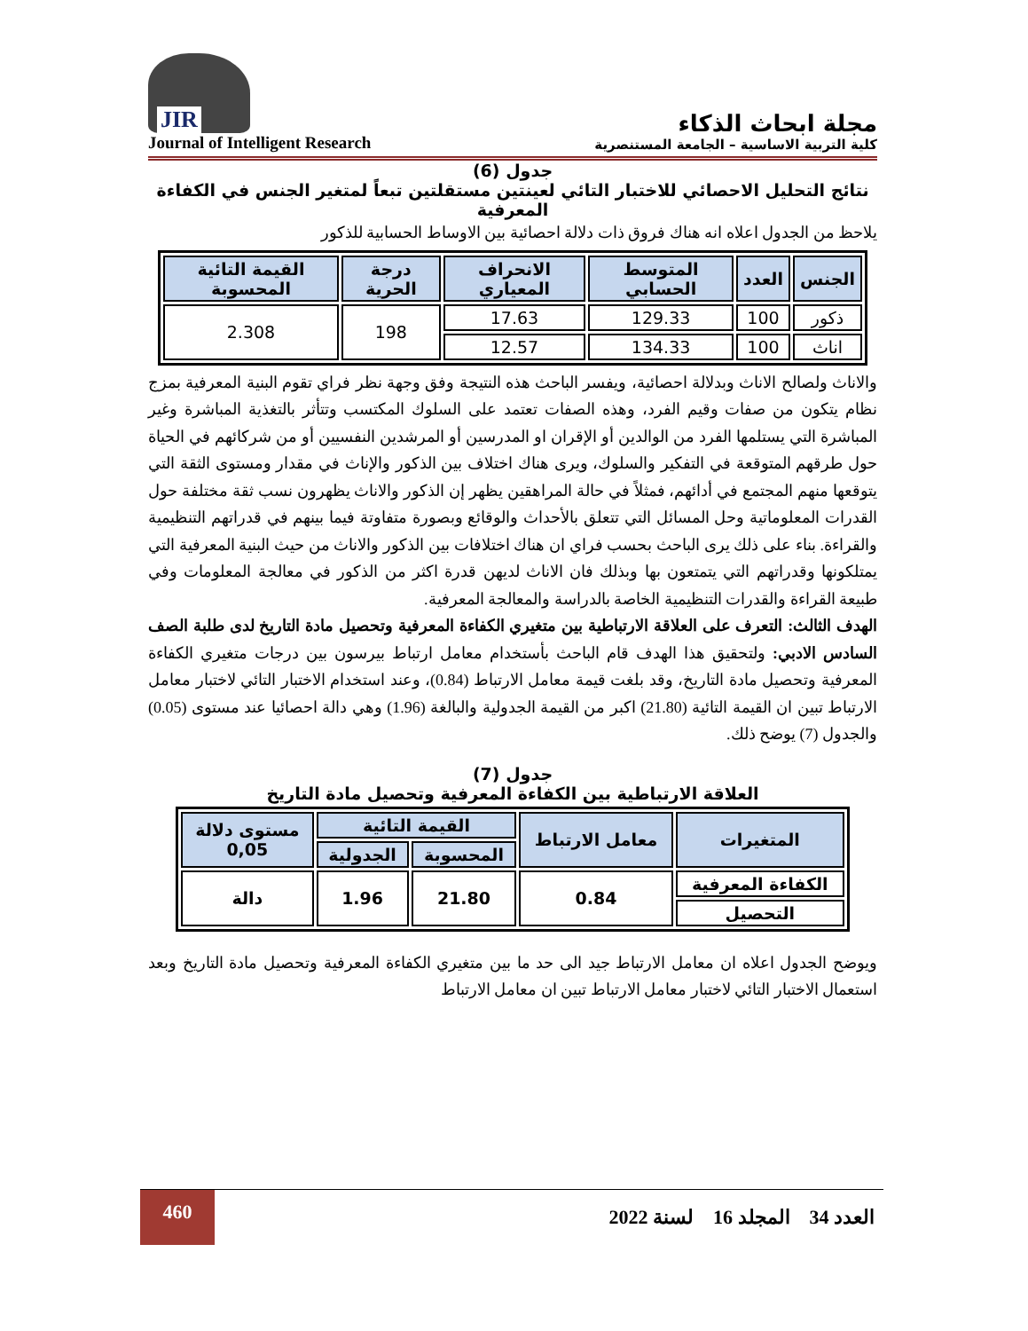JIR
Journal of Intelligent Research
مجلة ابحاث الذكاء
كلية التربية الاساسية – الجامعة المستنصرية
جدول (6)
نتائج التحليل الاحصائي للاختبار التائي لعينتين مستقلتين تبعاً لمتغير الجنس في الكفاءة المعرفية
يلاحظ من الجدول اعلاه انه هناك فروق ذات دلالة احصائية بين الاوساط الحسابية للذكور
| الجنس | العدد | المتوسط الحسابي | الانحراف المعياري | درجة الحرية | القيمة التائية المحسوبة |
| --- | --- | --- | --- | --- | --- |
| ذكور | 100 | 129.33 | 17.63 | 198 | 2.308 |
| اناث | 100 | 134.33 | 12.57 | | |
والاناث ولصالح الاناث وبدلالة احصائية، ويفسر الباحث هذه النتيجة وفق وجهة نظر فراي تقوم البنية المعرفية بمزج نظام يتكون من صفات وقيم الفرد، وهذه الصفات تعتمد على السلوك المكتسب وتتأثر بالتغذية المباشرة وغير المباشرة التي يستلمها الفرد من الوالدين أو الإقران او المدرسين أو المرشدين النفسيين أو من شركائهم في الحياة حول طرقهم المتوقعة في التفكير والسلوك، ويرى هناك اختلاف بين الذكور والإناث في مقدار ومستوى الثقة التي يتوقعها منهم المجتمع في أدائهم، فمثلاً في حالة المراهقين يظهر إن الذكور والاناث يظهرون نسب ثقة مختلفة حول القدرات المعلوماتية وحل المسائل التي تتعلق بالأحداث والوقائع وبصورة متفاوتة فيما بينهم في قدراتهم التنظيمية والقراءة. بناء على ذلك يرى الباحث بحسب فراي ان هناك اختلافات بين الذكور والاناث من حيث البنية المعرفية التي يمتلكونها وقدراتهم التي يتمتعون بها وبذلك فان الاناث لديهن قدرة اكثر من الذكور في معالجة المعلومات وفي طبيعة القراءة والقدرات التنظيمية الخاصة بالدراسة والمعالجة المعرفية.
الهدف الثالث: التعرف على العلاقة الارتباطية بين متغيري الكفاءة المعرفية وتحصيل مادة التاريخ لدى طلبة الصف السادس الادبي: ولتحقيق هذا الهدف قام الباحث بأستخدام معامل ارتباط بيرسون بين درجات متغيري الكفاءة المعرفية وتحصيل مادة التاريخ، وقد بلغت قيمة معامل الارتباط (0.84)، وعند استخدام الاختبار التائي لاختبار معامل الارتباط تبين ان القيمة التائية (21.80) اكبر من القيمة الجدولية والبالغة (1.96) وهي دالة احصائيا عند مستوى (0.05) والجدول (7) يوضح ذلك.
جدول (7)
العلاقة الارتباطية بين الكفاءة المعرفية وتحصيل مادة التاريخ
| المتغيرات | معامل الارتباط | القيمة التائية | | مستوى دلالة 0,05 |
| --- | --- | --- | --- | --- |
| | | المحسوبة | الجدولية | |
| الكفاءة المعرفية | 0.84 | 21.80 | 1.96 | دالة |
| التحصيل | | | | |
ويوضح الجدول اعلاه ان معامل الارتباط جيد الى حد ما بين متغيري الكفاءة المعرفية وتحصيل مادة التاريخ وبعد استعمال الاختبار التائي لاختبار معامل الارتباط تبين ان معامل الارتباط
460
العدد 34 المجلد 16 لسنة 2022